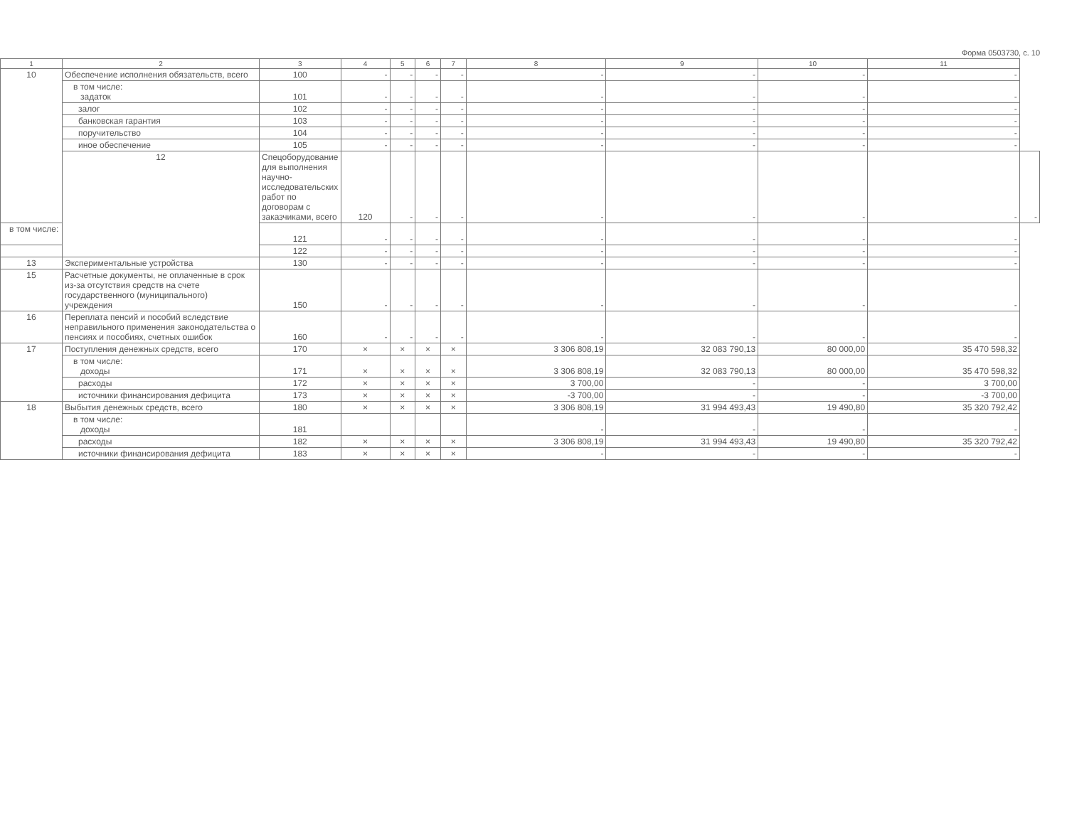Форма 0503730, с. 10
| 1 | 2 | 3 | 4 | 5 | 6 | 7 | 8 | 9 | 10 | 11 | |
| --- | --- | --- | --- | --- | --- | --- | --- | --- | --- | --- | --- |
| 10 | Обеспечение исполнения обязательств, всего | 100 | - | - | - | - | - | - | - | - | |
| | в том числе: задаток | 101 | - | - | - | - | - | - | - | - | |
| | залог | 102 | - | - | - | - | - | - | - | - | |
| | банковская гарантия | 103 | - | - | - | - | - | - | - | - | |
| | поручительство | 104 | - | - | - | - | - | - | - | - | |
| | иное обеспечение | 105 | - | - | - | - | - | - | - | - | |
| | 12 | Спецоборудование для выполнения научно-исследовательских работ по договорам с заказчиками, всего | 120 | - | - | - | - | - | - | - | - |
| в том числе: | | 121 | - | - | - | - | - | - | - | - | |
| | | 122 | - | - | - | - | - | - | - | - | |
| 13 | Экспериментальные устройства | 130 | - | - | - | - | - | - | - | - | |
| 15 | Расчетные документы, не оплаченные в срок из-за отсутствия средств на счете государственного (муниципального) учреждения | 150 | - | - | - | - | - | - | - | - | |
| 16 | Переплата пенсий и пособий вследствие неправильного применения законодательства о пенсиях и пособиях, счетных ошибок | 160 | - | - | - | - | - | - | - | - | |
| 17 | Поступления денежных средств, всего | 170 | × | × | × | × | 3 306 808,19 | 32 083 790,13 | 80 000,00 | 35 470 598,32 | |
| | в том числе: доходы | 171 | × | × | × | × | 3 306 808,19 | 32 083 790,13 | 80 000,00 | 35 470 598,32 | |
| | расходы | 172 | × | × | × | × | 3 700,00 | - | - | 3 700,00 | |
| | источники финансирования дефицита | 173 | × | × | × | × | -3 700,00 | - | - | -3 700,00 | |
| 18 | Выбытия денежных средств, всего | 180 | × | × | × | × | 3 306 808,19 | 31 994 493,43 | 19 490,80 | 35 320 792,42 | |
| | в том числе: доходы | 181 | | | | | - | - | - | - | |
| | расходы | 182 | × | × | × | × | 3 306 808,19 | 31 994 493,43 | 19 490,80 | 35 320 792,42 | |
| | источники финансирования дефицита | 183 | × | × | × | × | - | - | - | - | |